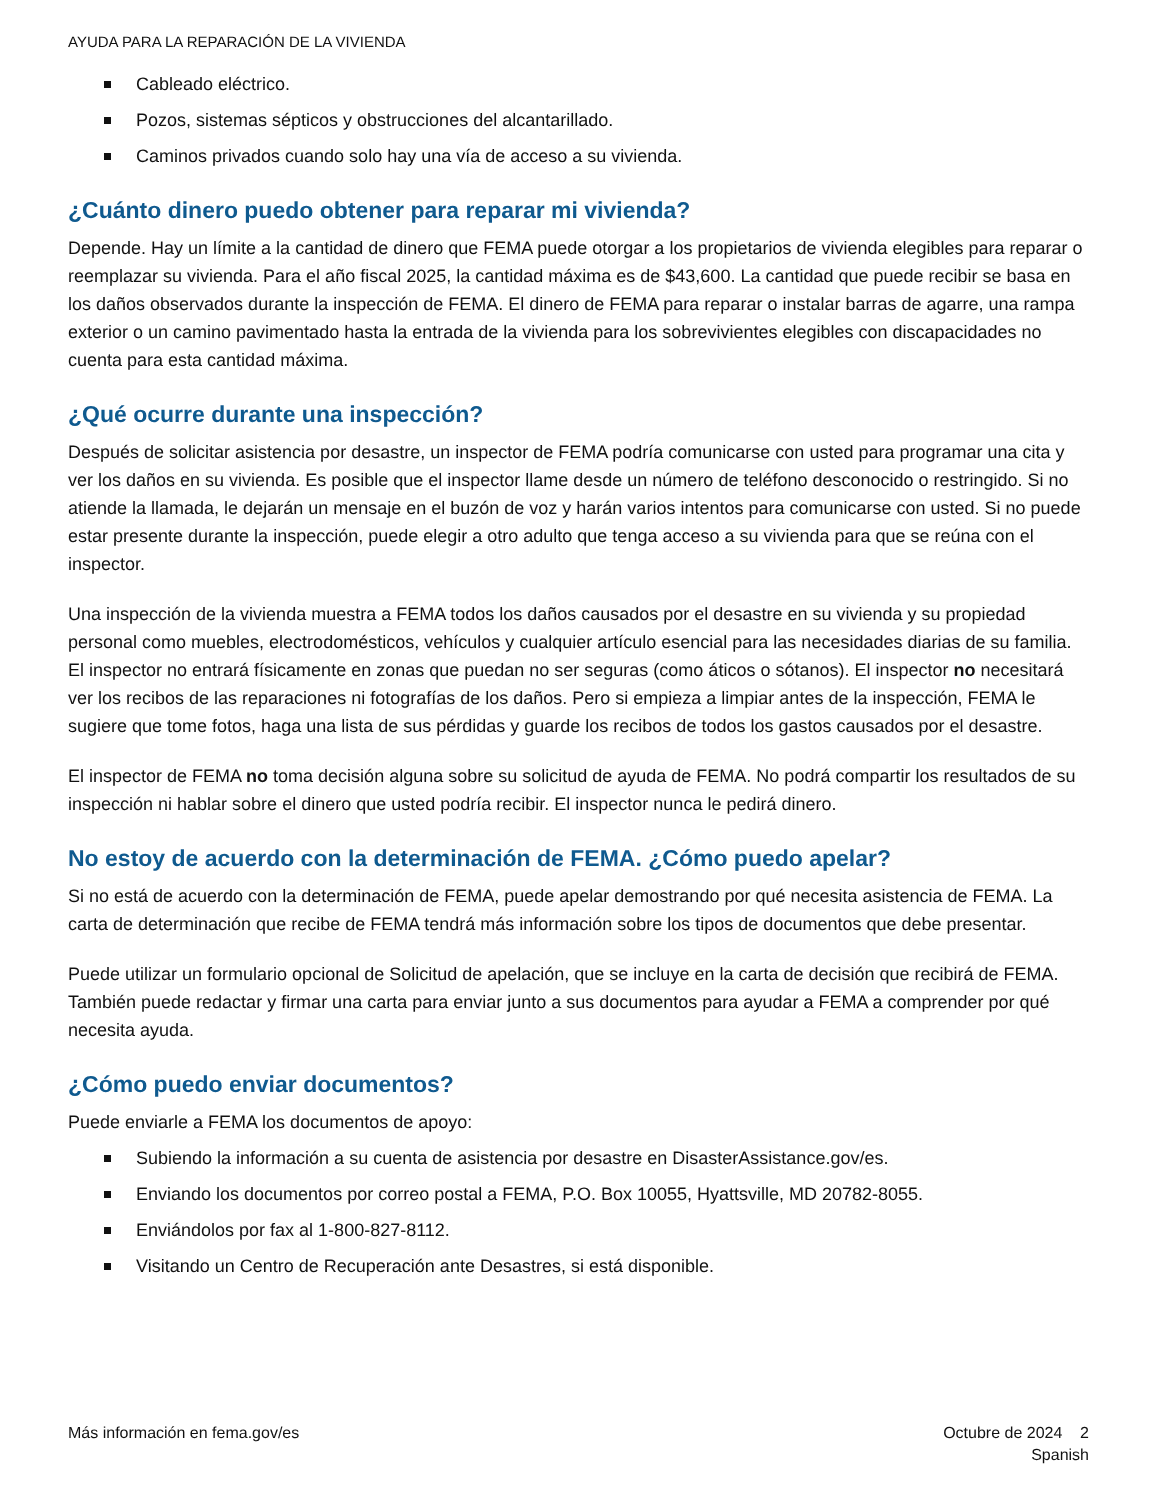AYUDA PARA LA REPARACIÓN DE LA VIVIENDA
Cableado eléctrico.
Pozos, sistemas sépticos y obstrucciones del alcantarillado.
Caminos privados cuando solo hay una vía de acceso a su vivienda.
¿Cuánto dinero puedo obtener para reparar mi vivienda?
Depende. Hay un límite a la cantidad de dinero que FEMA puede otorgar a los propietarios de vivienda elegibles para reparar o reemplazar su vivienda. Para el año fiscal 2025, la cantidad máxima es de $43,600. La cantidad que puede recibir se basa en los daños observados durante la inspección de FEMA. El dinero de FEMA para reparar o instalar barras de agarre, una rampa exterior o un camino pavimentado hasta la entrada de la vivienda para los sobrevivientes elegibles con discapacidades no cuenta para esta cantidad máxima.
¿Qué ocurre durante una inspección?
Después de solicitar asistencia por desastre, un inspector de FEMA podría comunicarse con usted para programar una cita y ver los daños en su vivienda. Es posible que el inspector llame desde un número de teléfono desconocido o restringido. Si no atiende la llamada, le dejarán un mensaje en el buzón de voz y harán varios intentos para comunicarse con usted. Si no puede estar presente durante la inspección, puede elegir a otro adulto que tenga acceso a su vivienda para que se reúna con el inspector.
Una inspección de la vivienda muestra a FEMA todos los daños causados por el desastre en su vivienda y su propiedad personal como muebles, electrodomésticos, vehículos y cualquier artículo esencial para las necesidades diarias de su familia. El inspector no entrará físicamente en zonas que puedan no ser seguras (como áticos o sótanos). El inspector no necesitará ver los recibos de las reparaciones ni fotografías de los daños. Pero si empieza a limpiar antes de la inspección, FEMA le sugiere que tome fotos, haga una lista de sus pérdidas y guarde los recibos de todos los gastos causados por el desastre.
El inspector de FEMA no toma decisión alguna sobre su solicitud de ayuda de FEMA. No podrá compartir los resultados de su inspección ni hablar sobre el dinero que usted podría recibir. El inspector nunca le pedirá dinero.
No estoy de acuerdo con la determinación de FEMA. ¿Cómo puedo apelar?
Si no está de acuerdo con la determinación de FEMA, puede apelar demostrando por qué necesita asistencia de FEMA. La carta de determinación que recibe de FEMA tendrá más información sobre los tipos de documentos que debe presentar.
Puede utilizar un formulario opcional de Solicitud de apelación, que se incluye en la carta de decisión que recibirá de FEMA. También puede redactar y firmar una carta para enviar junto a sus documentos para ayudar a FEMA a comprender por qué necesita ayuda.
¿Cómo puedo enviar documentos?
Puede enviarle a FEMA los documentos de apoyo:
Subiendo la información a su cuenta de asistencia por desastre en DisasterAssistance.gov/es.
Enviando los documentos por correo postal a FEMA, P.O. Box 10055, Hyattsville, MD 20782-8055.
Enviándolos por fax al 1-800-827-8112.
Visitando un Centro de Recuperación ante Desastres, si está disponible.
Más información en fema.gov/es Octubre de 2024 2
Spanish